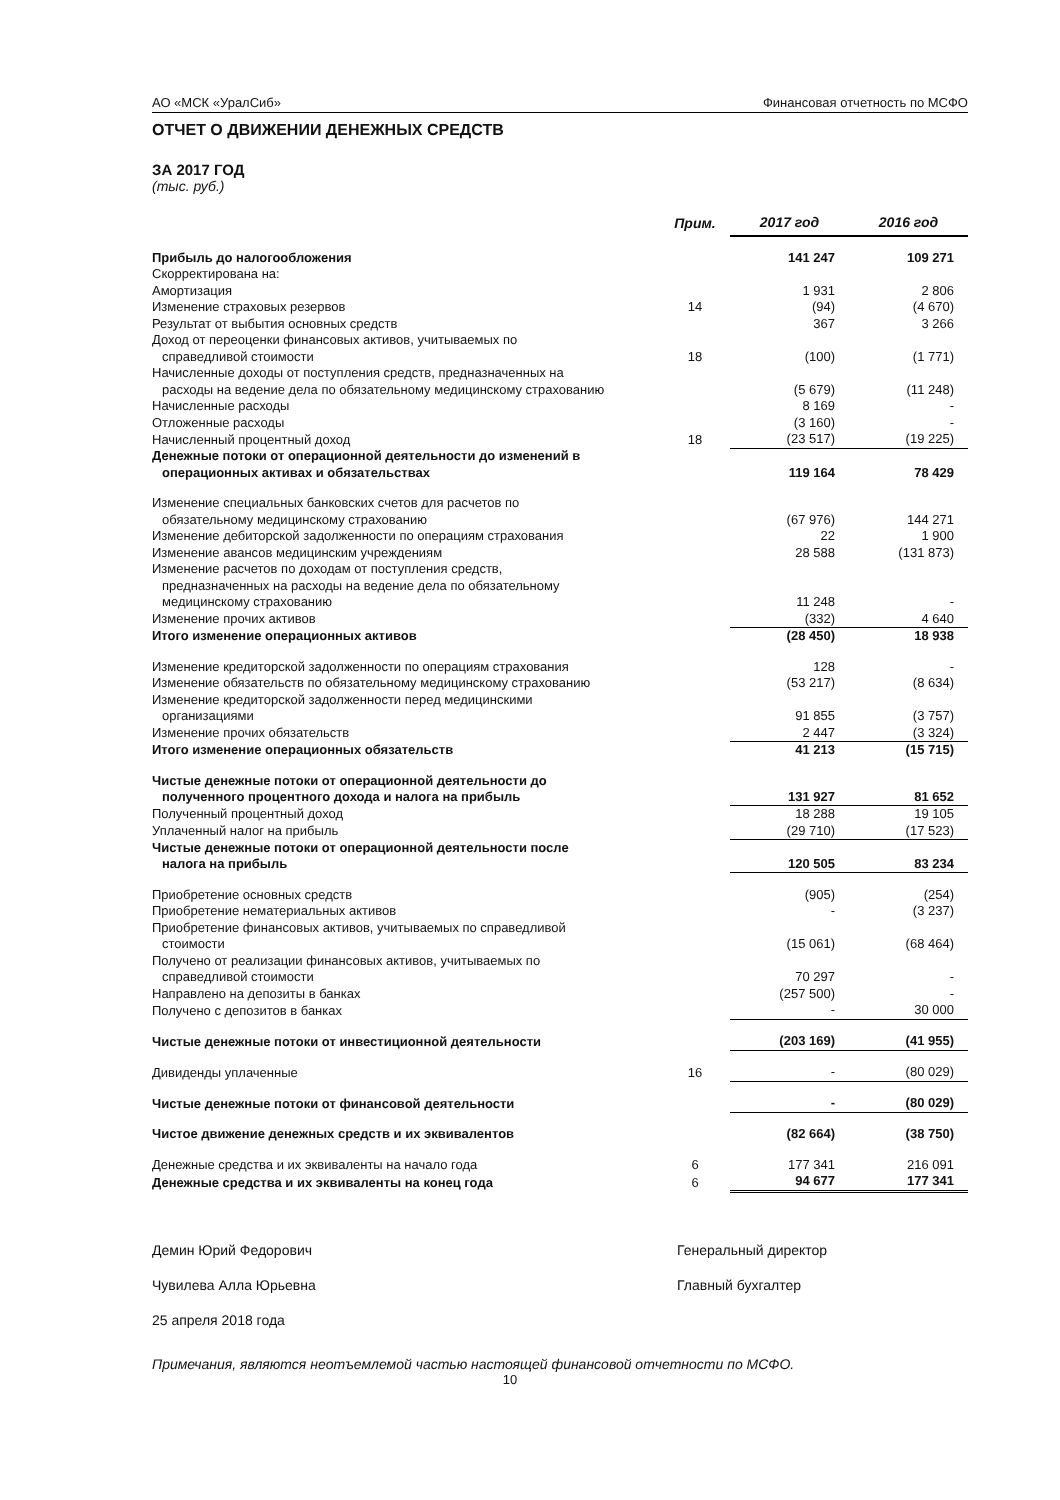АО «МСК «УралСиб» Финансовая отчетность по МСФО
ОТЧЕТ О ДВИЖЕНИИ ДЕНЕЖНЫХ СРЕДСТВ
ЗА 2017 ГОД
(тыс. руб.)
| | Прим. | 2017 год | 2016 год |
| --- | --- | --- | --- |
| Прибыль до налогообложения | | 141 247 | 109 271 |
| Скорректирована на: | | | |
| Амортизация | | 1 931 | 2 806 |
| Изменение страховых резервов | 14 | (94) | (4 670) |
| Результат от выбытия основных средств | | 367 | 3 266 |
| Доход от переоценки финансовых активов, учитываемых по справедливой стоимости | 18 | (100) | (1 771) |
| Начисленные доходы от поступления средств, предназначенных на расходы на ведение дела по обязательному медицинскому страхованию | | (5 679) | (11 248) |
| Начисленные расходы | | 8 169 | - |
| Отложенные расходы | | (3 160) | - |
| Начисленный процентный доход | 18 | (23 517) | (19 225) |
| Денежные потоки от операционной деятельности до изменений в операционных активах и обязательствах | | 119 164 | 78 429 |
| Изменение специальных банковских счетов для расчетов по обязательному медицинскому страхованию | | (67 976) | 144 271 |
| Изменение дебиторской задолженности по операциям страхования | | 22 | 1 900 |
| Изменение авансов медицинским учреждениям | | 28 588 | (131 873) |
| Изменение расчетов по доходам от поступления средств, предназначенных на расходы на ведение дела по обязательному медицинскому страхованию | | 11 248 | - |
| Изменение прочих активов | | (332) | 4 640 |
| Итого изменение операционных активов | | (28 450) | 18 938 |
| Изменение кредиторской задолженности по операциям страхования | | 128 | - |
| Изменение обязательств по обязательному медицинскому страхованию | | (53 217) | (8 634) |
| Изменение кредиторской задолженности перед медицинскими организациями | | 91 855 | (3 757) |
| Изменение прочих обязательств | | 2 447 | (3 324) |
| Итого изменение операционных обязательств | | 41 213 | (15 715) |
| Чистые денежные потоки от операционной деятельности до полученного процентного дохода и налога на прибыль | | 131 927 | 81 652 |
| Полученный процентный доход | | 18 288 | 19 105 |
| Уплаченный налог на прибыль | | (29 710) | (17 523) |
| Чистые денежные потоки от операционной деятельности после налога на прибыль | | 120 505 | 83 234 |
| Приобретение основных средств | | (905) | (254) |
| Приобретение нематериальных активов | | - | (3 237) |
| Приобретение финансовых активов, учитываемых по справедливой стоимости | | (15 061) | (68 464) |
| Получено от реализации финансовых активов, учитываемых по справедливой стоимости | | 70 297 | - |
| Направлено на депозиты в банках | | (257 500) | - |
| Получено с депозитов в банках | | - | 30 000 |
| Чистые денежные потоки от инвестиционной деятельности | | (203 169) | (41 955) |
| Дивиденды уплаченные | 16 | - | (80 029) |
| Чистые денежные потоки от финансовой деятельности | | - | (80 029) |
| Чистое движение денежных средств и их эквивалентов | | (82 664) | (38 750) |
| Денежные средства и их эквиваленты на начало года | 6 | 177 341 | 216 091 |
| Денежные средства и их эквиваленты на конец года | 6 | 94 677 | 177 341 |
Демин Юрий Федорович Генеральный директор
Чувилева Алла Юрьевна Главный бухгалтер
25 апреля 2018 года
Примечания, являются неотъемлемой частью настоящей финансовой отчетности по МСФО.
10